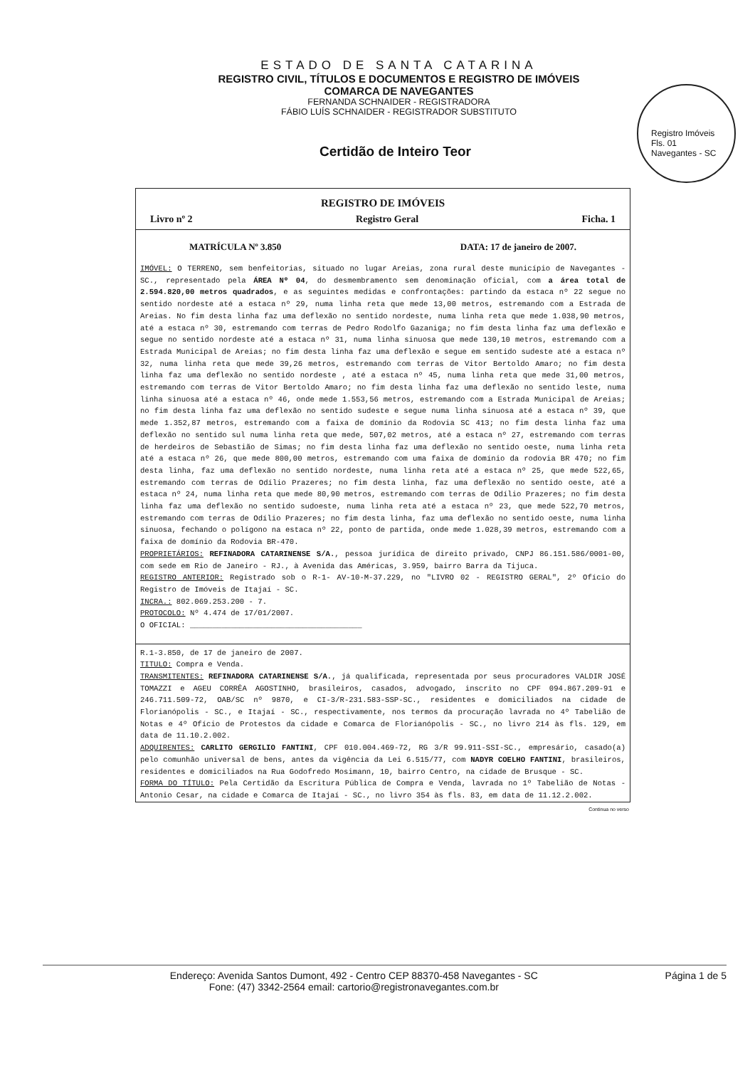ESTADO DE SANTA CATARINA
REGISTRO CIVIL, TÍTULOS E DOCUMENTOS E REGISTRO DE IMÓVEIS
COMARCA DE NAVEGANTES
FERNANDA SCHNAIDER - REGISTRADORA
FÁBIO LUÍS SCHNAIDER - REGISTRADOR SUBSTITUTO
Registro Imóveis
Fls. 01
Navegantes - SC
Certidão de Inteiro Teor
REGISTRO DE IMÓVEIS
Livro nº 2 Registro Geral Ficha. 1
MATRÍCULA Nº 3.850 DATA: 17 de janeiro de 2007.
IMÓVEL: O TERRENO, sem benfeitorias, situado no lugar Areias, zona rural deste município de Navegantes - SC., representado pela ÁREA Nº 04, do desmembramento sem denominação oficial, com a área total de 2.594.820,00 metros quadrados, e as seguintes medidas e confrontações: partindo da estaca nº 22 segue no sentido nordeste até a estaca nº 29, numa linha reta que mede 13,00 metros, estremando com a Estrada de Areias. No fim desta linha faz uma deflexão no sentido nordeste, numa linha reta que mede 1.038,90 metros, até a estaca nº 30, estremando com terras de Pedro Rodolfo Gazaniga; no fim desta linha faz uma deflexão e segue no sentido nordeste até a estaca nº 31, numa linha sinuosa que mede 130,10 metros, estremando com a Estrada Municipal de Areias; no fim desta linha faz uma deflexão e segue em sentido sudeste até a estaca nº 32, numa linha reta que mede 39,26 metros, estremando com terras de Vitor Bertoldo Amaro; no fim desta linha faz uma deflexão no sentido nordeste , até a estaca nº 45, numa linha reta que mede 31,00 metros, estremando com terras de Vitor Bertoldo Amaro; no fim desta linha faz uma deflexão no sentido leste, numa linha sinuosa até a estaca nº 46, onde mede 1.553,56 metros, estremando com a Estrada Municipal de Areias; no fim desta linha faz uma deflexão no sentido sudeste e segue numa linha sinuosa até a estaca nº 39, que mede 1.352,87 metros, estremando com a faixa de domínio da Rodovia SC 413; no fim desta linha faz uma deflexão no sentido sul numa linha reta que mede, 507,02 metros, até a estaca nº 27, estremando com terras de herdeiros de Sebastião de Simas; no fim desta linha faz uma deflexão no sentido oeste, numa linha reta até a estaca nº 26, que mede 800,00 metros, estremando com uma faixa de domínio da rodovia BR 470; no fim desta linha, faz uma deflexão no sentido nordeste, numa linha reta até a estaca nº 25, que mede 522,65, estremando com terras de Odílio Prazeres; no fim desta linha, faz uma deflexão no sentido oeste, até a estaca nº 24, numa linha reta que mede 80,90 metros, estremando com terras de Odílio Prazeres; no fim desta linha faz uma deflexão no sentido sudoeste, numa linha reta até a estaca nº 23, que mede 522,70 metros, estremando com terras de Odílio Prazeres; no fim desta linha, faz uma deflexão no sentido oeste, numa linha sinuosa, fechando o polígono na estaca nº 22, ponto de partida, onde mede 1.028,39 metros, estremando com a faixa de domínio da Rodovia BR-470.
PROPRIETÁRIOS: REFINADORA CATARINENSE S/A., pessoa jurídica de direito privado, CNPJ 86.151.586/0001-00, com sede em Rio de Janeiro - RJ., à Avenida das Américas, 3.959, bairro Barra da Tijuca.
REGISTRO ANTERIOR: Registrado sob o R-1- AV-10-M-37.229, no "LIVRO 02 - REGISTRO GERAL", 2º Ofício do Registro de Imóveis de Itajaí - SC.
INCRA.: 802.069.253.200 - 7.
PROTOCOLO: Nº 4.474 de 17/01/2007.
O OFICIAL: ______________________________________
R.1-3.850, de 17 de janeiro de 2007.
TITULO: Compra e Venda.
TRANSMITENTES: REFINADORA CATARINENSE S/A., já qualificada, representada por seus procuradores VALDIR JOSÉ TOMAZZI e AGEU CORRÊA AGOSTINHO, brasileiros, casados, advogado, inscrito no CPF 094.867.209-91 e 246.711.509-72, OAB/SC nº 9870, e CI-3/R-231.583-SSP-SC., residentes e domiciliados na cidade de Florianópolis - SC., e Itajaí - SC., respectivamente, nos termos da procuração lavrada no 4º Tabelião de Notas e 4º Ofício de Protestos da cidade e Comarca de Florianópolis - SC., no livro 214 às fls. 129, em data de 11.10.2.002.
ADQUIRENTES: CARLITO GERGILIO FANTINI, CPF 010.004.469-72, RG 3/R 99.911-SSI-SC., empresário, casado(a) pelo comunhão universal de bens, antes da vigência da Lei 6.515/77, com NADYR COELHO FANTINI, brasileiros, residentes e domiciliados na Rua Godofredo Mosimann, 10, bairro Centro, na cidade de Brusque - SC.
FORMA DO TÍTULO: Pela Certidão da Escritura Pública de Compra e Venda, lavrada no 1º Tabelião de Notas - Antonio Cesar, na cidade e Comarca de Itajaí - SC., no livro 354 às fls. 83, em data de 11.12.2.002.
Continua no verso
Endereço: Avenida Santos Dumont, 492 - Centro CEP 88370-458 Navegantes - SC
Fone: (47) 3342-2564 email: cartorio@registronavegantes.com.br
Página 1 de 5